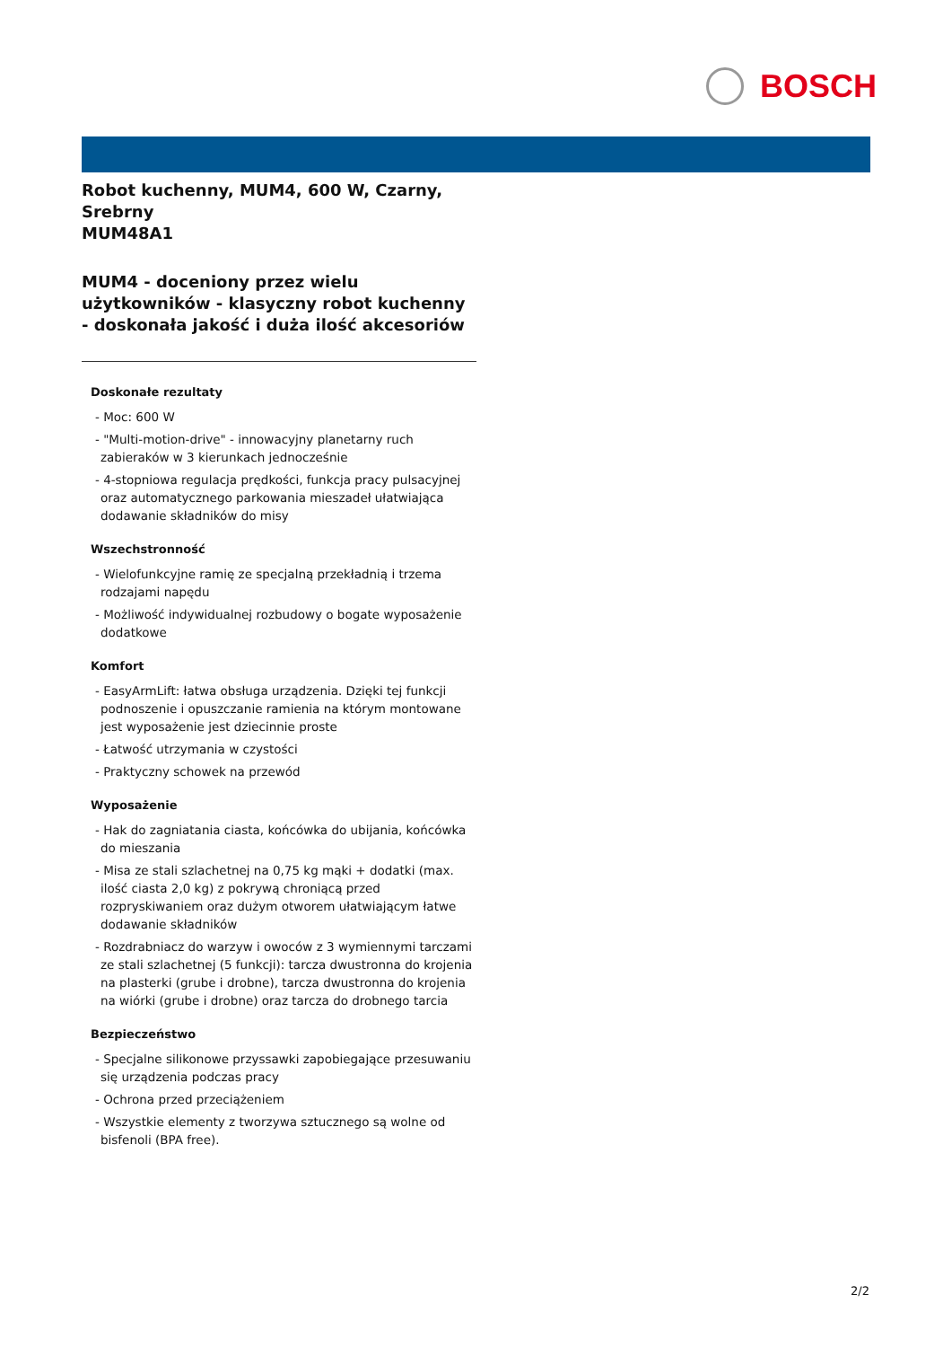BOSCH
Robot kuchenny, MUM4, 600 W, Czarny, Srebrny
MUM48A1
MUM4 - doceniony przez wielu użytkowników - klasyczny robot kuchenny - doskonała jakość i duża ilość akcesoriów
Doskonałe rezultaty
- Moc: 600 W
- "Multi-motion-drive" - innowacyjny planetarny ruch zabieraków w 3 kierunkach jednocześnie
- 4-stopniowa regulacja prędkości, funkcja pracy pulsacyjnej oraz automatycznego parkowania mieszadeł ułatwiająca dodawanie składników do misy
Wszechstronność
- Wielofunkcyjne ramię ze specjalną przekładnią i trzema rodzajami napędu
- Możliwość indywidualnej rozbudowy o bogate wyposażenie dodatkowe
Komfort
- EasyArmLift: łatwa obsługa urządzenia. Dzięki tej funkcji podnoszenie i opuszczanie ramienia na którym montowane jest wyposażenie jest dziecinnie proste
- Łatwość utrzymania w czystości
- Praktyczny schowek na przewód
Wyposażenie
- Hak do zagniatania ciasta, końcówka do ubijania, końcówka do mieszania
- Misa ze stali szlachetnej na 0,75 kg mąki + dodatki (max. ilość ciasta 2,0 kg) z pokrywą chroniącą przed rozpryskiwaniem oraz dużym otworem ułatwiającym łatwe dodawanie składników
- Rozdrabniacz do warzyw i owoców z 3 wymiennymi tarczami ze stali szlachetnej (5 funkcji): tarcza dwustronna do krojenia na plasterki (grube i drobne), tarcza dwustronna do krojenia na wiórki (grube i drobne) oraz tarcza do drobnego tarcia
Bezpieczeństwo
- Specjalne silikonowe przyssawki zapobiegające przesuwaniu się urządzenia podczas pracy
- Ochrona przed przeciążeniem
- Wszystkie elementy z tworzywa sztucznego są wolne od bisfenoli (BPA free).
2/2